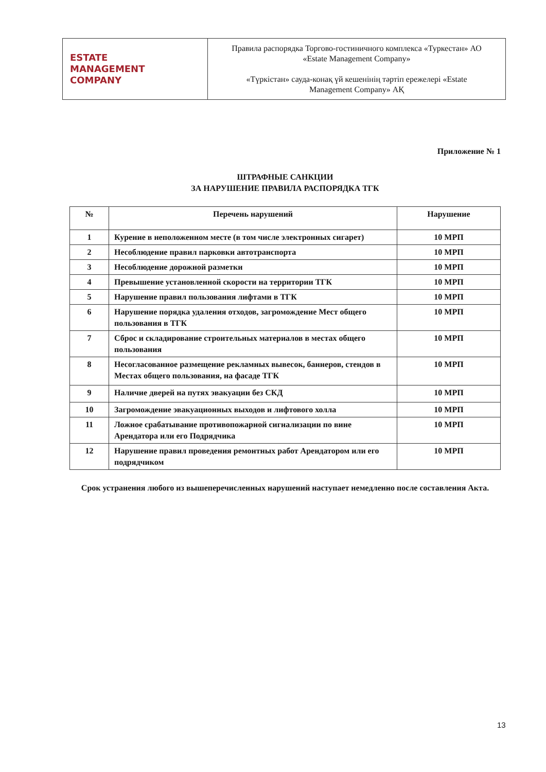| ESTATE MANAGEMENT COMPANY | Правила распорядка Торгово-гостиничного комплекса «Туркестан» АО «Estate Management Company» «Түркістан» сауда-конақ үй кешенінің тәртіп ережелері «Estate Management Company» АҚ |
Приложение № 1
ШТРАФНЫЕ САНКЦИИ
ЗА НАРУШЕНИЕ ПРАВИЛА РАСПОРЯДКА ТГК
| № | Перечень нарушений | Нарушение |
| --- | --- | --- |
| 1 | Курение в неположенном месте (в том числе электронных сигарет) | 10 МРП |
| 2 | Несоблюдение правил парковки автотранспорта | 10 МРП |
| 3 | Несоблюдение дорожной разметки | 10 МРП |
| 4 | Превышение установленной скорости на территории ТГК | 10 МРП |
| 5 | Нарушение правил пользования лифтами в ТГК | 10 МРП |
| 6 | Нарушение порядка удаления отходов, загромождение Мест общего пользования в ТГК | 10 МРП |
| 7 | Сброс и складирование строительных материалов в местах общего пользования | 10 МРП |
| 8 | Несогласованное размещение рекламных вывесок, баннеров, стендов в Местах общего пользования, на фасаде ТГК | 10 МРП |
| 9 | Наличие дверей на путях эвакуации без СКД | 10 МРП |
| 10 | Загромождение эвакуационных выходов и лифтового холла | 10 МРП |
| 11 | Ложное срабатывание противопожарной сигнализации по вине Арендатора или его Подрядчика | 10 МРП |
| 12 | Нарушение правил проведения ремонтных работ Арендатором или его подрядчиком | 10 МРП |
Срок устранения любого из вышеперечисленных нарушений наступает немедленно после составления Акта.
13